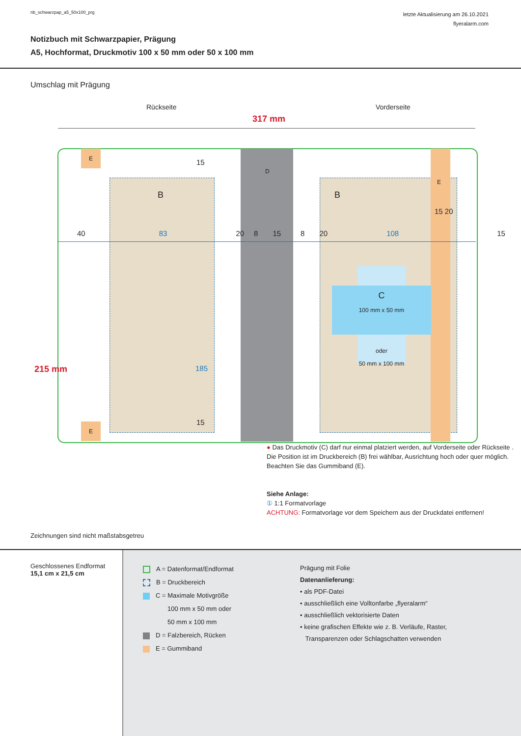nb_schwarzpap_a5_50x100_prg
letzte Aktualisierung am 26.10.2021
flyeralarm.com
Notizbuch mit Schwarzpapier, Prägung
A5, Hochformat, Druckmotiv 100 x 50 mm oder 50 x 100 mm
Umschlag mit Prägung
Rückseite Vorderseite
317 mm
E
E
D
B B
E
40 83 20 8 15 8 20 108 15
15 20
15
185
15
215 mm
C
100 mm x 50 mm
oder
50 mm x 100 mm
● Das Druckmotiv (C) darf nur einmal platziert werden, auf Vorderseite oder Rückseite .
Die Position ist im Druckbereich (B) frei wählbar, Ausrichtung hoch oder quer möglich.
Beachten Sie das Gummiband (E).
Siehe Anlage:
① 1:1 Formatvorlage
ACHTUNG: Formatvorlage vor dem Speichern aus der Druckdatei entfernen!
Zeichnungen sind nicht maßstabsgetreu
Geschlossenes Endformat
15,1 cm x 21,5 cm
A = Datenformat/Endformat
B = Druckbereich
C = Maximale Motivgröße
100 mm x 50 mm oder
50 mm x 100 mm
D = Falzbereich, Rücken
E = Gummiband
Prägung mit Folie
Datenanlieferung:
• als PDF-Datei
• ausschließlich eine Volltonfarbe „flyeralarm“
• ausschließlich vektorisierte Daten
• keine grafischen Effekte wie z. B. Verläufe, Raster,
Transparenzen oder Schlagschatten verwenden